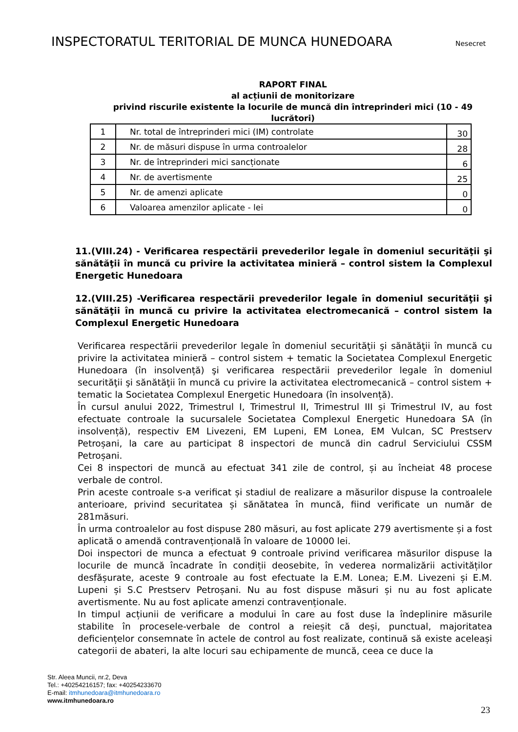INSPECTORATUL TERITORIAL DE MUNCA HUNEDOARA Nesecret
RAPORT FINAL
al acțiunii de monitorizare
privind riscurile existente la locurile de muncă din întreprinderi mici (10 - 49 lucrători)
| 1 | Nr. total de întreprinderi mici (IM) controlate | 30 |
| 2 | Nr. de măsuri dispuse în urma controalelor | 28 |
| 3 | Nr. de întreprinderi mici sancționate | 6 |
| 4 | Nr. de avertismente | 25 |
| 5 | Nr. de amenzi aplicate | 0 |
| 6 | Valoarea amenzilor aplicate - lei | 0 |
11.(VIII.24) - Verificarea respectării prevederilor legale în domeniul securităţii şi sănătăţii în muncă cu privire la activitatea minieră – control sistem la Complexul Energetic Hunedoara
12.(VIII.25) -Verificarea respectării prevederilor legale în domeniul securităţii şi sănătăţii în muncă cu privire la activitatea electromecanică – control sistem la Complexul Energetic Hunedoara
Verificarea respectării prevederilor legale în domeniul securităţii şi sănătăţii în muncă cu privire la activitatea minieră – control sistem + tematic la Societatea Complexul Energetic Hunedoara (în insolvență) şi verificarea respectării prevederilor legale în domeniul securităţii şi sănătăţii în muncă cu privire la activitatea electromecanică – control sistem + tematic la Societatea Complexul Energetic Hunedoara (în insolvență).
În cursul anului 2022, Trimestrul I, Trimestrul II, Trimestrul III și Trimestrul IV, au fost efectuate controale la sucursalele Societatea Complexul Energetic Hunedoara SA (în insolvență), respectiv EM Livezeni, EM Lupeni, EM Lonea, EM Vulcan, SC Prestserv Petroșani, la care au participat 8 inspectori de muncă din cadrul Serviciului CSSM Petroșani.
Cei 8 inspectori de muncă au efectuat 341 zile de control, și au încheiat 48 procese verbale de control.
Prin aceste controale s-a verificat și stadiul de realizare a măsurilor dispuse la controalele anterioare, privind securitatea și sănătatea în muncă, fiind verificate un număr de 281măsuri.
În urma controalelor au fost dispuse 280 măsuri, au fost aplicate 279 avertismente și a fost aplicată o amendă contravențională în valoare de 10000 lei.
Doi inspectori de munca a efectuat 9 controale privind verificarea măsurilor dispuse la locurile de muncă încadrate în condiții deosebite, în vederea normalizării activităților desfășurate, aceste 9 controale au fost efectuate la E.M. Lonea; E.M. Livezeni și E.M. Lupeni și S.C Prestserv Petroșani. Nu au fost dispuse măsuri și nu au fost aplicate avertismente. Nu au fost aplicate amenzi contravenționale.
In timpul acțiunii de verificare a modului în care au fost duse la îndeplinire măsurile stabilite în procesele-verbale de control a reieșit că deși, punctual, majoritatea deficiențelor consemnate în actele de control au fost realizate, continuă să existe aceleași categorii de abateri, la alte locuri sau echipamente de muncă, ceea ce duce la
Str. Aleea Muncii, nr.2, Deva
Tel.: +40254216157; fax: +40254233670
E-mail: itmhunedoara@itmhunedoara.ro
www.itmhunedoara.ro
23